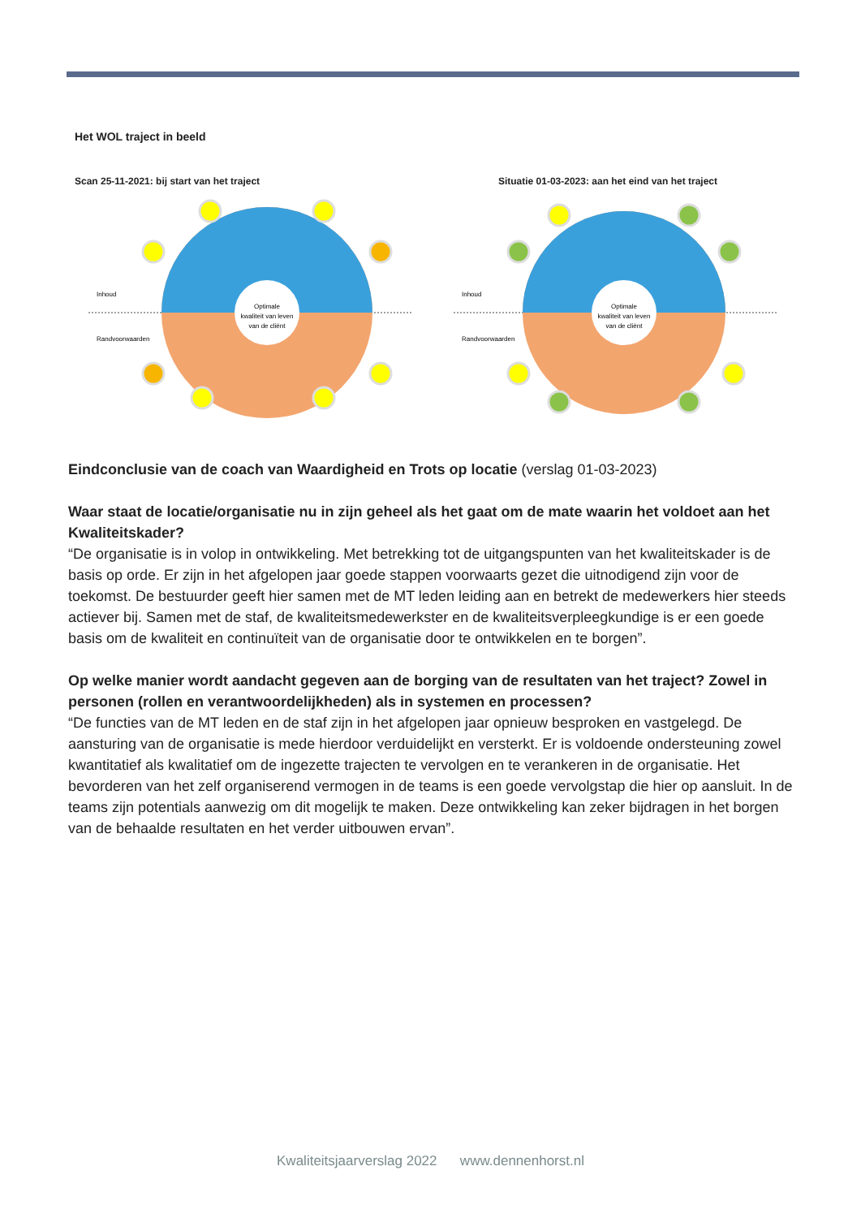Het WOL traject in beeld
Scan 25-11-2021: bij start van het traject Situatie 01-03-2023: aan het eind van het traject
Optimale
kwaliteit van leven
van de cliënt
Inhoud
Randvoorwaarden
Optimale
kwaliteit van leven
van de cliënt
Inhoud
Randvoorwaarden
Eindconclusie van de coach van Waardigheid en Trots op locatie (verslag 01-03-2023)
Waar staat de locatie/organisatie nu in zijn geheel als het gaat om de mate waarin het voldoet aan het Kwaliteitskader?
“De organisatie is in volop in ontwikkeling. Met betrekking tot de uitgangspunten van het kwaliteitskader is de basis op orde. Er zijn in het afgelopen jaar goede stappen voorwaarts gezet die uitnodigend zijn voor de toekomst. De bestuurder geeft hier samen met de MT leden leiding aan en betrekt de medewerkers hier steeds actiever bij. Samen met de staf, de kwaliteitsmedewerkster en de kwaliteitsverpleegkundige is er een goede basis om de kwaliteit en continuïteit van de organisatie door te ontwikkelen en te borgen”.
Op welke manier wordt aandacht gegeven aan de borging van de resultaten van het traject? Zowel in personen (rollen en verantwoordelijkheden) als in systemen en processen?
“De functies van de MT leden en de staf zijn in het afgelopen jaar opnieuw besproken en vastgelegd. De aansturing van de organisatie is mede hierdoor verduidelijkt en versterkt. Er is voldoende ondersteuning zowel kwantitatief als kwalitatief om de ingezette trajecten te vervolgen en te verankeren in de organisatie. Het bevorderen van het zelf organiserend vermogen in de teams is een goede vervolgstap die hier op aansluit. In de teams zijn potentials aanwezig om dit mogelijk te maken. Deze ontwikkeling kan zeker bijdragen in het borgen van de behaalde resultaten en het verder uitbouwen ervan”.
Kwaliteitsjaarverslag 2022 www.dennenhorst.nl